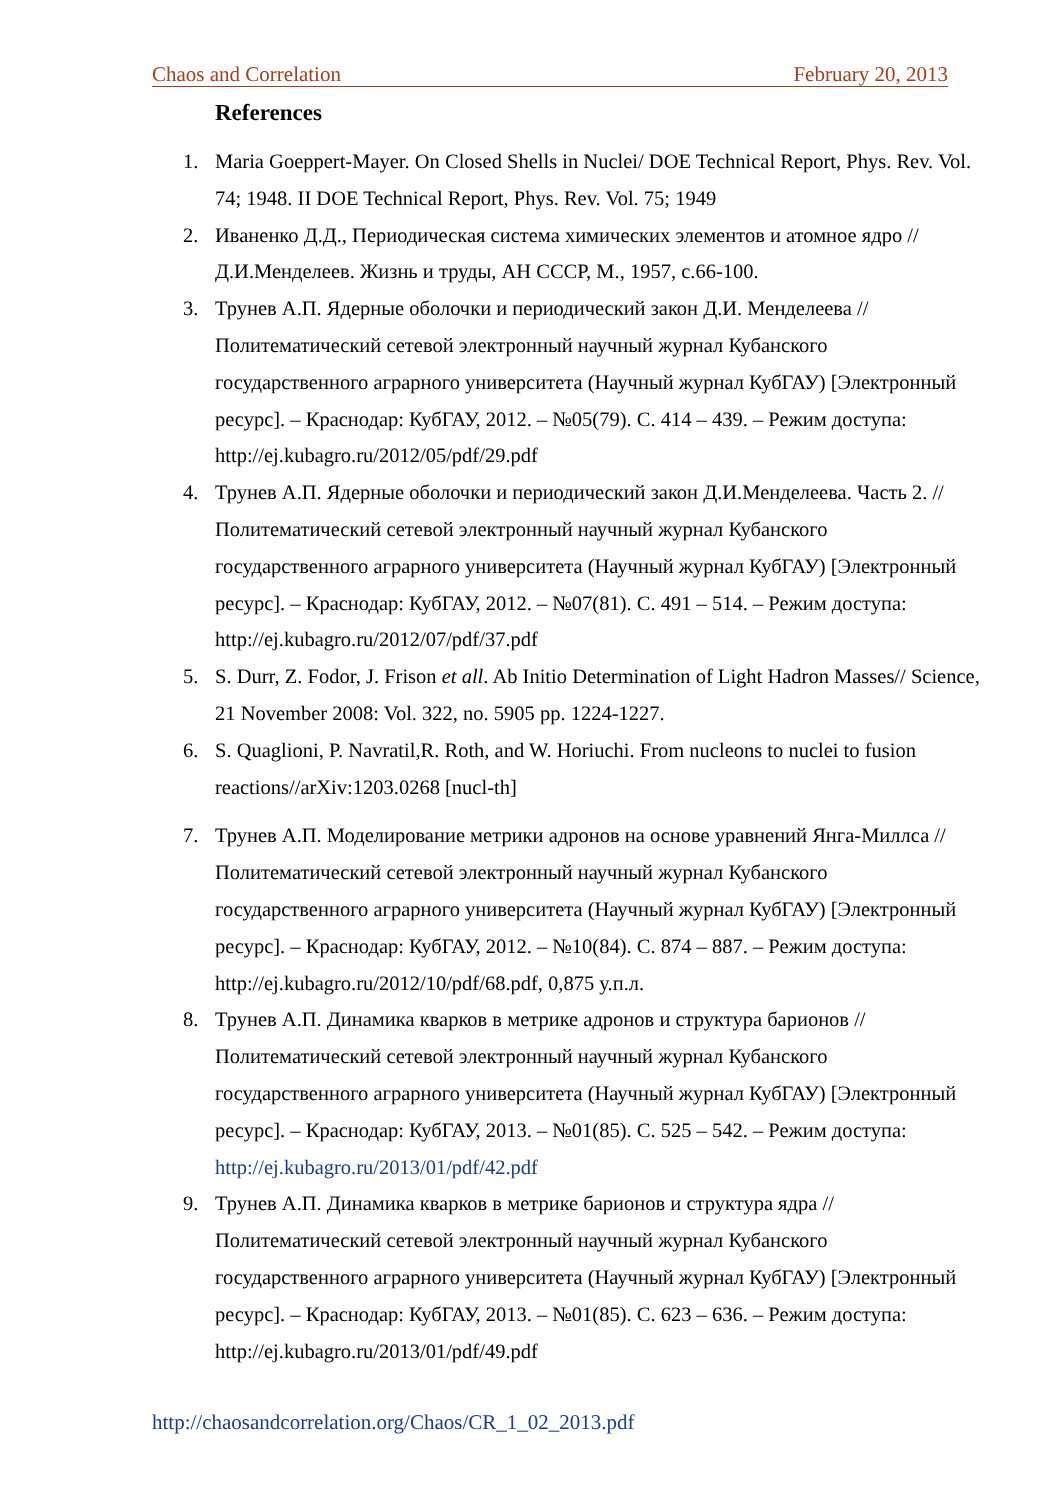Chaos and Correlation February 20, 2013
References
1. Maria Goeppert-Mayer. On Closed Shells in Nuclei/ DOE Technical Report, Phys. Rev. Vol. 74; 1948. II DOE Technical Report, Phys. Rev. Vol. 75; 1949
2. Иваненко Д.Д., Периодическая система химических элементов и атомное ядро // Д.И.Менделеев. Жизнь и труды, АН СССР, М., 1957, с.66-100.
3. Трунев А.П. Ядерные оболочки и периодический закон Д.И. Менделеева // Политематический сетевой электронный научный журнал Кубанского государственного аграрного университета (Научный журнал КубГАУ) [Электронный ресурс]. – Краснодар: КубГАУ, 2012. – №05(79). С. 414 – 439. – Режим доступа: http://ej.kubagro.ru/2012/05/pdf/29.pdf
4. Трунев А.П. Ядерные оболочки и периодический закон Д.И.Менделеева. Часть 2. // Политематический сетевой электронный научный журнал Кубанского государственного аграрного университета (Научный журнал КубГАУ) [Электронный ресурс]. – Краснодар: КубГАУ, 2012. – №07(81). С. 491 – 514. – Режим доступа: http://ej.kubagro.ru/2012/07/pdf/37.pdf
5. S. Durr, Z. Fodor, J. Frison et all. Ab Initio Determination of Light Hadron Masses// Science, 21 November 2008: Vol. 322, no. 5905 pp. 1224-1227.
6. S. Quaglioni, P. Navratil,R. Roth, and W. Horiuchi. From nucleons to nuclei to fusion reactions//arXiv:1203.0268 [nucl-th]
7. Трунев А.П. Моделирование метрики адронов на основе уравнений Янга-Миллса // Политематический сетевой электронный научный журнал Кубанского государственного аграрного университета (Научный журнал КубГАУ) [Электронный ресурс]. – Краснодар: КубГАУ, 2012. – №10(84). С. 874 – 887. – Режим доступа: http://ej.kubagro.ru/2012/10/pdf/68.pdf, 0,875 у.п.л.
8. Трунев А.П. Динамика кварков в метрике адронов и структура барионов // Политематический сетевой электронный научный журнал Кубанского государственного аграрного университета (Научный журнал КубГАУ) [Электронный ресурс]. – Краснодар: КубГАУ, 2013. – №01(85). С. 525 – 542. – Режим доступа: http://ej.kubagro.ru/2013/01/pdf/42.pdf
9. Трунев А.П. Динамика кварков в метрике барионов и структура ядра // Политематический сетевой электронный научный журнал Кубанского государственного аграрного университета (Научный журнал КубГАУ) [Электронный ресурс]. – Краснодар: КубГАУ, 2013. – №01(85). С. 623 – 636. – Режим доступа: http://ej.kubagro.ru/2013/01/pdf/49.pdf
http://chaosandcorrelation.org/Chaos/CR_1_02_2013.pdf